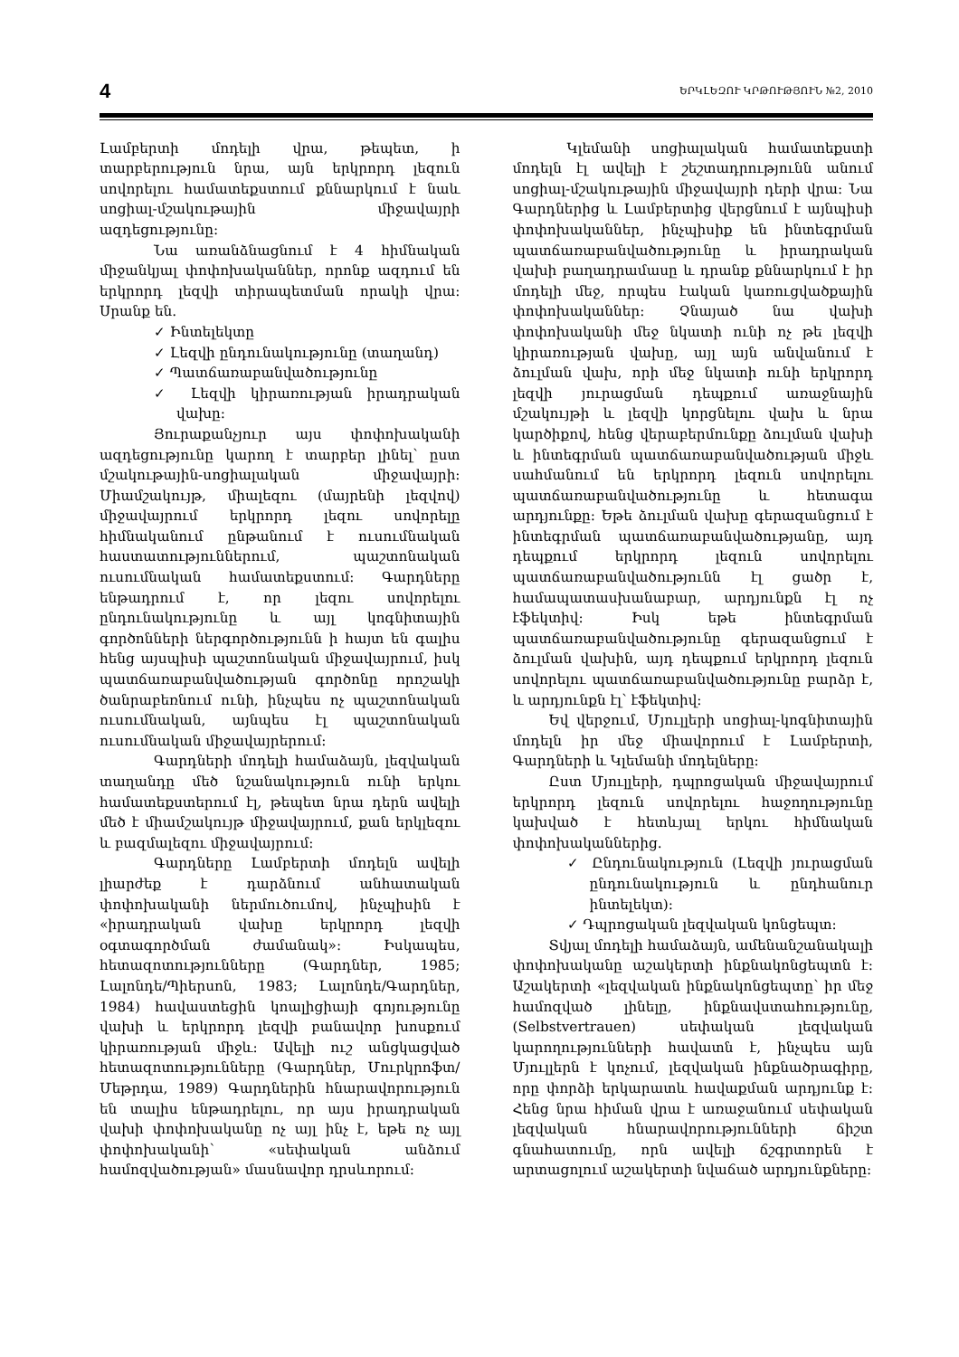4 ԵՐԿԼԵԶՈՒ ԿՐԹՈՒԹՅՈՒՆ №2, 2010
Լամբերտի մոդելի վրա, թեպետ, ի տարբերություն նրա, այն երկրորդ լեզուն սովորելու համատեքստում քննարկում է նաև սոցիալ-մշակութային միջավայրի ազդեցությունը:
Նա առանձնացնում է 4 հիմնական միջանկյալ փոփոխականներ, որոնք ազդում են երկրորդ լեզվի տիրապետման որակի վրա: Սրանք են.
✓ Ինտելեկտը
✓ Լեզվի ընդունակությունը (տաղանդ)
✓ Պատճառաբանվածությունը
✓ Լեզվի կիրառության իրադրական վախը:
Յուրաքանչյուր այս փոփոխականի ազդեցությունը կարող է տարբեր լինել՝ ըստ մշակութային-սոցիալական միջավայրի: Միամշակույթ, միալեզու (մայրենի լեզվով) միջավայրում երկրորդ լեզու սովորելը հիմնականում ընթանում է ուսումնական հաստատություններում, պաշտոնական ուսումնական համատեքստում: Գարդները ենթադրում է, որ լեզու սովորելու ընդունակությունը և այլ կոգնիտային գործոնների ներգործությունն ի հայտ են գալիս հենց այսպիսի պաշտոնական միջավայրում, իսկ պատճառաբանվածության գործոնը որոշակի ծանրաբեռնում ունի, ինչպես ոչ պաշտոնական ուսումնական, այնպես էլ պաշտոնական ուսումնական միջավայրերում:
Գարդների մոդելի համաձայն, լեզվական տաղանդը մեծ նշանակություն ունի երկու համատեքստերում էլ, թեպետ նրա դերն ավելի մեծ է միամշակույթ միջավայրում, քան երկլեզու և բազմալեզու միջավայրում:
Գարդները Լամբերտի մոդելն ավելի լիարժեք է դարձնում անհատական փոփոխականի ներմուծումով, ինչպիսին է «իրադրական վախը երկրորդ լեզվի օգտագործման ժամանակ»: Իսկապես, հետազոտությունները (Գարդներ, 1985; Լալոնդե/Պիերսոն, 1983; Լալոնդե/Գարդներ, 1984) հավաստեցին կոալիցիայի գոյությունը վախի և երկրորդ լեզվի բանավոր խոսքում կիրառության միջև: Ավելի ուշ անցկացված հետազոտությունները (Գարդներ, Մուրկրոֆտ/Մեթրդա, 1989) Գարդներին հնարավորություն են տալիս ենթադրելու, որ այս իրադրական վախի փոփոխականը ոչ այլ ինչ է, եթե ոչ այլ փոփոխականի՝ «սեփական անձում համոզվածության» մասնավոր դրսևորում:
Կլեմանի սոցիալական համատեքստի մոդելն էլ ավելի է շեշտադրությունն անում սոցիալ-մշակութային միջավայրի դերի վրա: Նա Գարդներից և Լամբերտից վերցնում է այնպիսի փոփոխականներ, ինչպիսիք են ինտեգրման պատճառաբանվածությունը և իրադրական վախի բաղադրամասը և դրանք քննարկում է իր մոդելի մեջ, որպես էական կառուցվածքային փոփոխականներ: Չնայած նա վախի փոփոխականի մեջ նկատի ունի ոչ թե լեզվի կիրառության վախը, այլ այն անվանում է ձուլման վախ, որի մեջ նկատի ունի երկրորդ լեզվի յուրացման դեպքում առաջնային մշակույթի և լեզվի կորցնելու վախ և նրա կարծիքով, հենց վերաբերմունքը ձուլման վախի և ինտեգրման պատճառաբանվածության միջև սահմանում են երկրորդ լեզուն սովորելու պատճառաբանվածությունը և հետագա արդյունքը: Եթե ձուլման վախը գերազանցում է ինտեգրման պատճառաբանվածությանը, այդ դեպքում երկրորդ լեզուն սովորելու պատճառաբանվածությունն էլ ցածր է, համապատասխանաբար, արդյունքն էլ ոչ էֆեկտիվ: Իսկ եթե ինտեգրման պատճառաբանվածությունը գերազանցում է ձուլման վախին, այդ դեպքում երկրորդ լեզուն սովորելու պատճառաբանվածությունը բարձր է, և արդյունքն էլ՝ էֆեկտիվ:
Եվ վերջում, Մյուլլերի սոցիալ-կոգնիտային մոդելն իր մեջ միավորում է Լամբերտի, Գարդների և Կլեմանի մոդելները:
Ըստ Մյուլլերի, դպրոցական միջավայրում երկրորդ լեզուն սովորելու հաջողությունը կախված է հետևյալ երկու հիմնական փոփոխականներից.
✓ Ընդունակություն (Լեզվի յուրացման ընդունակություն և ընդհանուր ինտելեկտ):
✓ Դպրոցական լեզվական կոնցեպտ:
Տվյալ մոդելի համաձայն, ամենանշանակալի փոփոխականը աշակերտի ինքնակոնցեպտն է: Աշակերտի «լեզվական ինքնակոնցեպտը՝ իր մեջ համոզված լինելը, ինքնավստահությունը, (Selbstvertrauen) սեփական լեզվական կարողությունների հավատն է, ինչպես այն Մյուլլերն է կոչում, լեզվական ինքնածրագիրը, որը փորձի երկարատև հավաքման արդյունք է: Հենց նրա հիման վրա է առաջանում սեփական լեզվական հնարավորությունների ճիշտ գնահատումը, որն ավելի ճշգրտորեն է արտացոլում աշակերտի նվաճած արդյունքները: